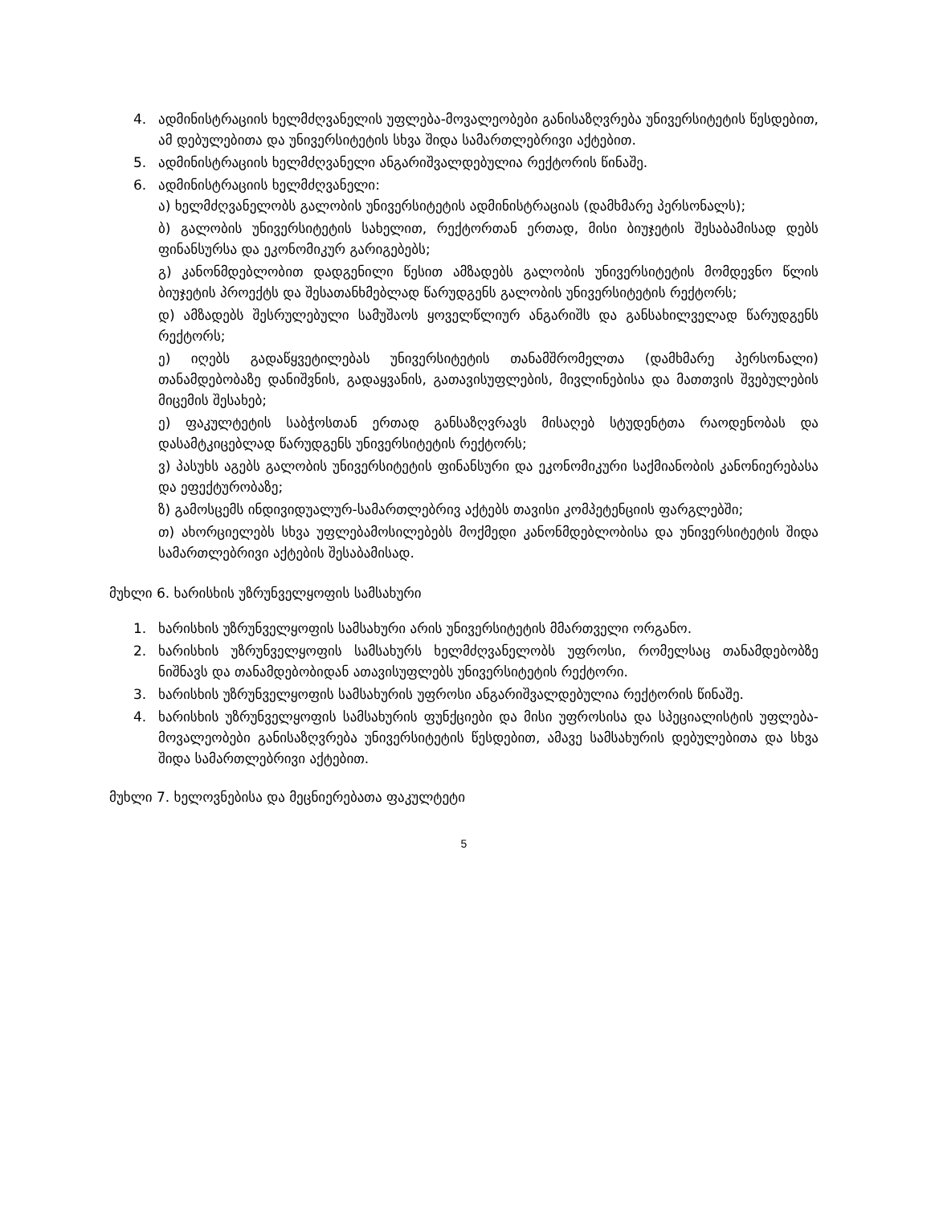4. ადმინისტრაციის ხელმძღვანელის უფლება-მოვალეობები განისაზღვრება უნივერსიტეტის წესდებით, ამ დებულებითა და უნივერსიტეტის სხვა შიდა სამართლებრივი აქტებით.
5. ადმინისტრაციის ხელმძღვანელი ანგარიშვალდებულია რექტორის წინაშე.
6. ადმინისტრაციის ხელმძღვანელი:
ა) ხელმძღვანელობს გალობის უნივერსიტეტის ადმინისტრაციას (დამხმარე პერსონალს);
ბ) გალობის უნივერსიტეტის სახელით, რექტორთან ერთად, მისი ბიუჯეტის შესაბამისად დებს ფინანსურსა და ეკონომიკურ გარიგებებს;
გ) კანონმდებლობით დადგენილი წესით ამზადებს გალობის უნივერსიტეტის მომდევნო წლის ბიუჯეტის პროექტს და შესათანხმებლად წარუდგენს გალობის უნივერსიტეტის რექტორს;
დ) ამზადებს შესრულებული სამუშაოს ყოველწლიურ ანგარიშს და განსახილველად წარუდგენს რექტორს;
ე) იღებს გადაწყვეტილებას უნივერსიტეტის თანამშრომელთა (დამხმარე პერსონალი) თანამდებობაზე დანიშვნის, გადაყვანის, გათავისუფლების, მივლინებისა და მათთვის შვებულების მიცემის შესახებ;
ე) ფაკულტეტის საბჭოსთან ერთად განსაზღვრავს მისაღებ სტუდენტთა რაოდენობას და დასამტკიცებლად წარუდგენს უნივერსიტეტის რექტორს;
ვ) პასუხს აგებს გალობის უნივერსიტეტის ფინანსური და ეკონომიკური საქმიანობის კანონიერებასა და ეფექტურობაზე;
ზ) გამოსცემს ინდივიდუალურ-სამართლებრივ აქტებს თავისი კომპეტენციის ფარგლებში;
თ) ახორციელებს სხვა უფლებამოსილებებს მოქმედი კანონმდებლობისა და უნივერსიტეტის შიდა სამართლებრივი აქტების შესაბამისად.
მუხლი 6. ხარისხის უზრუნველყოფის სამსახური
1. ხარისხის უზრუნველყოფის სამსახური არის უნივერსიტეტის მმართველი ორგანო.
2. ხარისხის უზრუნველყოფის სამსახურს ხელმძღვანელობს უფროსი, რომელსაც თანამდებობზე ნიშნავს და თანამდებობიდან ათავისუფლებს უნივერსიტეტის რექტორი.
3. ხარისხის უზრუნველყოფის სამსახურის უფროსი ანგარიშვალდებულია რექტორის წინაშე.
4. ხარისხის უზრუნველყოფის სამსახურის ფუნქციები და მისი უფროსისა და სპეციალისტის უფლება-მოვალეობები განისაზღვრება უნივერსიტეტის წესდებით, ამავე სამსახურის დებულებითა და სხვა შიდა სამართლებრივი აქტებით.
მუხლი 7. ხელოვნებისა და მეცნიერებათა ფაკულტეტი
5